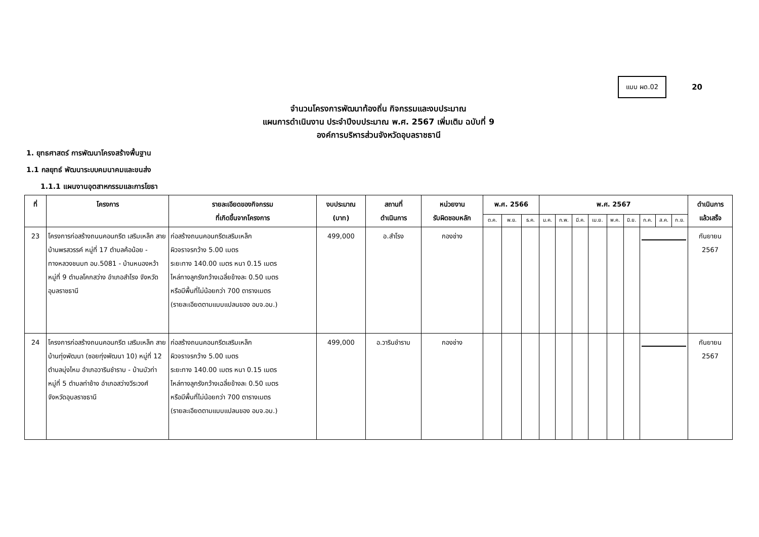แบบ ผด.02
20
จำนวนโครงการพัฒนาท้องถิ่น กิจกรรมและงบประมาณ
แผนการดำเนินงาน ประจำปีงบประมาณ พ.ศ. 2567 เพิ่มเติม ฉบับที่ 9
องค์การบริหารส่วนจังหวัดอุบลราชธานี
1. ยุทธศาสตร์ การพัฒนาโครงสร้างพื้นฐาน
1.1 กลยุทธ์ พัฒนาระบบคมนาคมและขนส่ง
1.1.1 แผนงานอุตสาหกรรมและการโยธา
| ที่ | โครงการ | รายละเอียดของกิจกรรม ที่เกิดขึ้นจากโครงการ | งบประมาณ (บาท) | สถานที่ ดำเนินการ | หน่วยงาน รับผิดชอบหลัก | พ.ศ. 2566 | | | พ.ศ. 2567 | | | | | | | | | ดำเนินการ แล้วเสร็จ |
| --- | --- | --- | --- | --- | --- | --- | --- | --- | --- | --- | --- | --- | --- | --- | --- | --- | --- | --- |
| | | | | | | ต.ค. | พ.ย. | ธ.ค. | ม.ค. | ก.พ. | มี.ค. | เม.ย. | พ.ค. | มิ.ย. | ก.ค. | ส.ค. | ก.ย. | |
| 23 | โครงการก่อสร้างถนนคอนกรีต เสริมเหล็ก สายบ้านพรสวรรค์ หมู่ที่ 17 ตำบลค้อน้อย - ทางหลวงชนบท อบ.5081 - บ้านหนองหว้า หมู่ที่ 9 ตำบลโคกสว่าง อำเภอสำโรง จังหวัดอุบลราชธานี | ก่อสร้างถนนคอนกรีตเสริมเหล็ก ผิวจราจรกว้าง 5.00 เมตร ระยะทาง 140.00 เมตร หนา 0.15 เมตร ไหล่ทางลูกรังกว้างเฉลี่ยข้างละ 0.50 เมตร หรือมีพื้นที่ไม่น้อยกว่า 700 ตารางเมตร (รายละเอียดตามแบบแปลนของ อบจ.อบ.) | 499,000 | อ.สำโรง | กองช่าง | | | | | | | | | | | | | กันยายน 2567 |
| 24 | โครงการก่อสร้างถนนคอนกรีต เสริมเหล็ก สายบ้านทุ่งพัฒนา (ซอยทุ่งพัฒนา 10) หมู่ที่ 12 ตำบลบุ่งไหม อำเภอวารินชำราบ - บ้านบัวท่า หมู่ที่ 5 ตำบลท่าช้าง อำเภอสว่างวีระวงศ์ จังหวัดอุบลราชธานี | ก่อสร้างถนนคอนกรีตเสริมเหล็ก ผิวจราจรกว้าง 5.00 เมตร ระยะทาง 140.00 เมตร หนา 0.15 เมตร ไหล่ทางลูกรังกว้างเฉลี่ยข้างละ 0.50 เมตร หรือมีพื้นที่ไม่น้อยกว่า 700 ตารางเมตร (รายละเอียดตามแบบแปลนของ อบจ.อบ.) | 499,000 | อ.วารินชำราบ | กองช่าง | | | | | | | | | | | | | กันยายน 2567 |